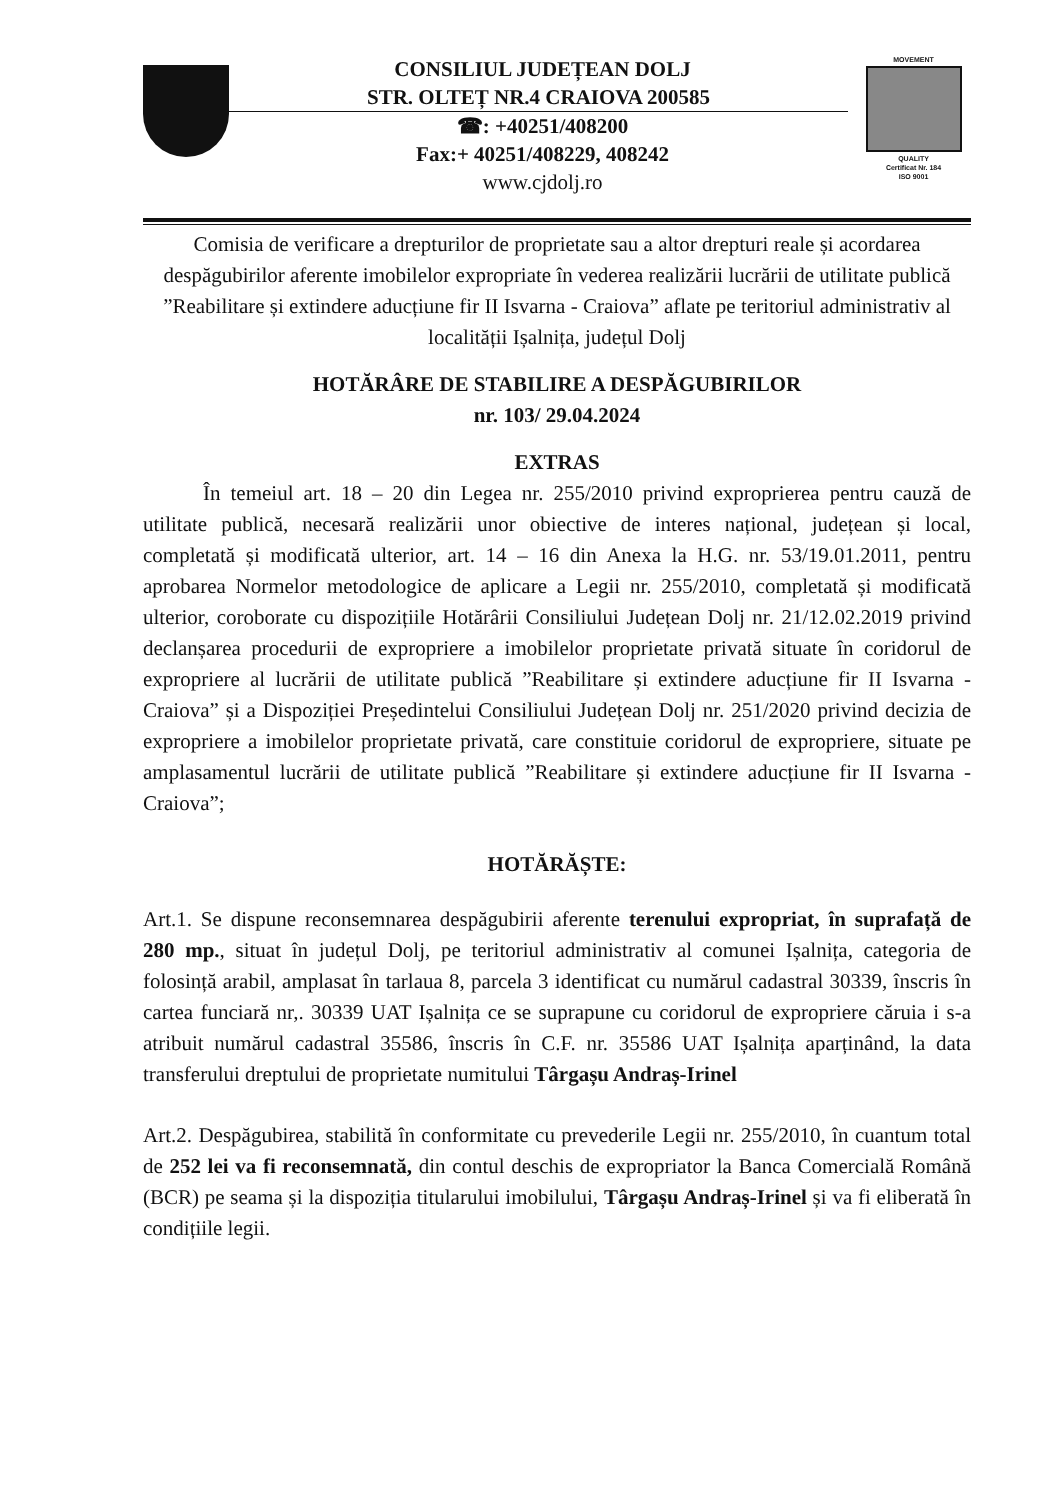CONSILIUL JUDEȚEAN DOLJ
STR. OLTEȚ NR.4 CRAIOVA 200585
☎: +40251/408200
Fax:+ 40251/408229, 408242
www.cjdolj.ro
MOVEMENT
QUALITY
Certificat Nr. 184
ISO 9001
Comisia de verificare a drepturilor de proprietate sau a altor drepturi reale și acordarea despăgubirilor aferente imobilelor expropriate în vederea realizării lucrării de utilitate publică ”Reabilitare și extindere aducțiune fir II Isvarna - Craiova” aflate pe teritoriul administrativ al localității Ișalnița, județul Dolj
HOTĂRÂRE DE STABILIRE A DESPĂGUBIRILOR
nr. 103/ 29.04.2024
EXTRAS
În temeiul art. 18 – 20 din Legea nr. 255/2010 privind exproprierea pentru cauză de utilitate publică, necesară realizării unor obiective de interes național, județean și local, completată și modificată ulterior, art. 14 – 16 din Anexa la H.G. nr. 53/19.01.2011, pentru aprobarea Normelor metodologice de aplicare a Legii nr. 255/2010, completată și modificată ulterior, coroborate cu dispozițiile Hotărârii Consiliului Județean Dolj nr. 21/12.02.2019 privind declanșarea procedurii de expropriere a imobilelor proprietate privată situate în coridorul de expropriere al lucrării de utilitate publică ”Reabilitare și extindere aducțiune fir II Isvarna - Craiova” și a Dispoziției Președintelui Consiliului Județean Dolj nr. 251/2020 privind decizia de expropriere a imobilelor proprietate privată, care constituie coridorul de expropriere, situate pe amplasamentul lucrării de utilitate publică ”Reabilitare și extindere aducțiune fir II Isvarna - Craiova”;
HOTĂRĂȘTE:
Art.1. Se dispune reconsemnarea despăgubirii aferente terenului expropriat, în suprafață de 280 mp., situat în județul Dolj, pe teritoriul administrativ al comunei Ișalnița, categoria de folosință arabil, amplasat în tarlaua 8, parcela 3 identificat cu numărul cadastral 30339, înscris în cartea funciară nr,. 30339 UAT Ișalnița ce se suprapune cu coridorul de expropriere căruia i s-a atribuit numărul cadastral 35586, înscris în C.F. nr. 35586 UAT Ișalnița aparținând, la data transferului dreptului de proprietate numitului Târgașu Andraș-Irinel
Art.2. Despăgubirea, stabilită în conformitate cu prevederile Legii nr. 255/2010, în cuantum total de 252 lei va fi reconsemnată, din contul deschis de expropriator la Banca Comercială Română (BCR) pe seama și la dispoziția titularului imobilului, Târgașu Andraș-Irinel și va fi eliberată în condițiile legii.